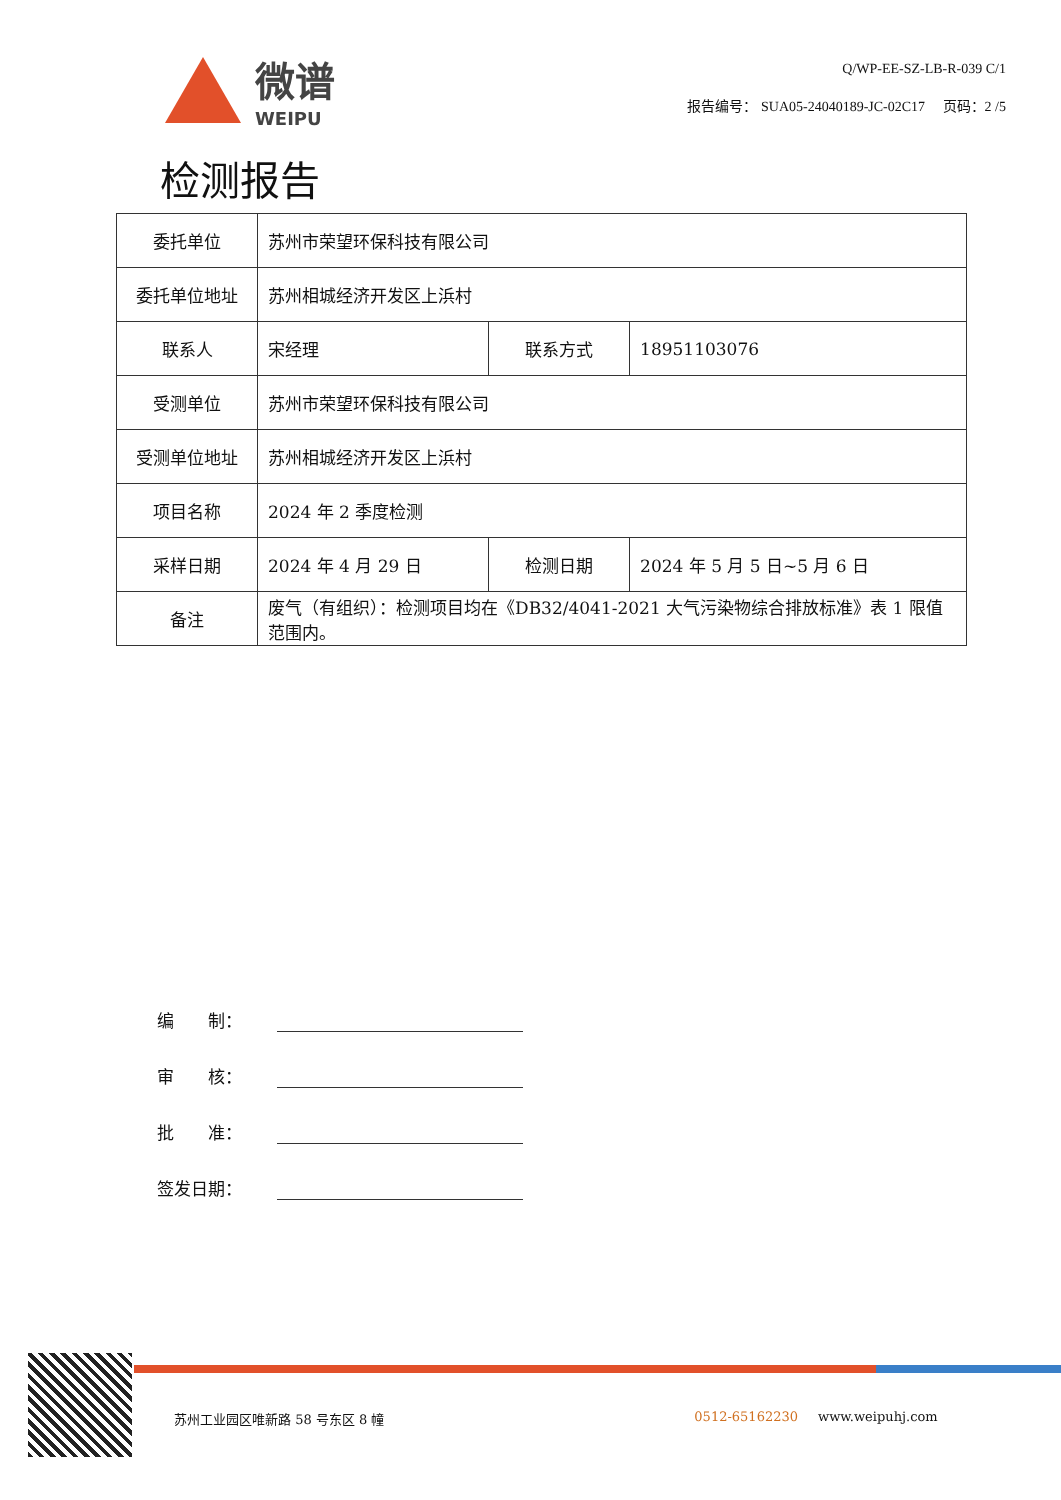微谱
WEIPU
Q/WP-EE-SZ-LB-R-039 C/1
报告编号： SUA05-24040189-JC-02C17 页码：2 /5
检测报告
| 委托单位 | 苏州市荣望环保科技有限公司 | | |
| 委托单位地址 | 苏州相城经济开发区上浜村 | | |
| 联系人 | 宋经理 | 联系方式 | 18951103076 |
| 受测单位 | 苏州市荣望环保科技有限公司 | | |
| 受测单位地址 | 苏州相城经济开发区上浜村 | | |
| 项目名称 | 2024 年 2 季度检测 | | |
| 采样日期 | 2024 年 4 月 29 日 | 检测日期 | 2024 年 5 月 5 日~5 月 6 日 |
| 备注 | 废气（有组织）：检测项目均在《DB32/4041-2021 大气污染物综合排放标准》表 1 限值范围内。 | | |
编　　制：
审　　核：
批　　准：
签发日期：
苏州工业园区唯新路 58 号东区 8 幢 0512-65162230 www.weipuhj.com